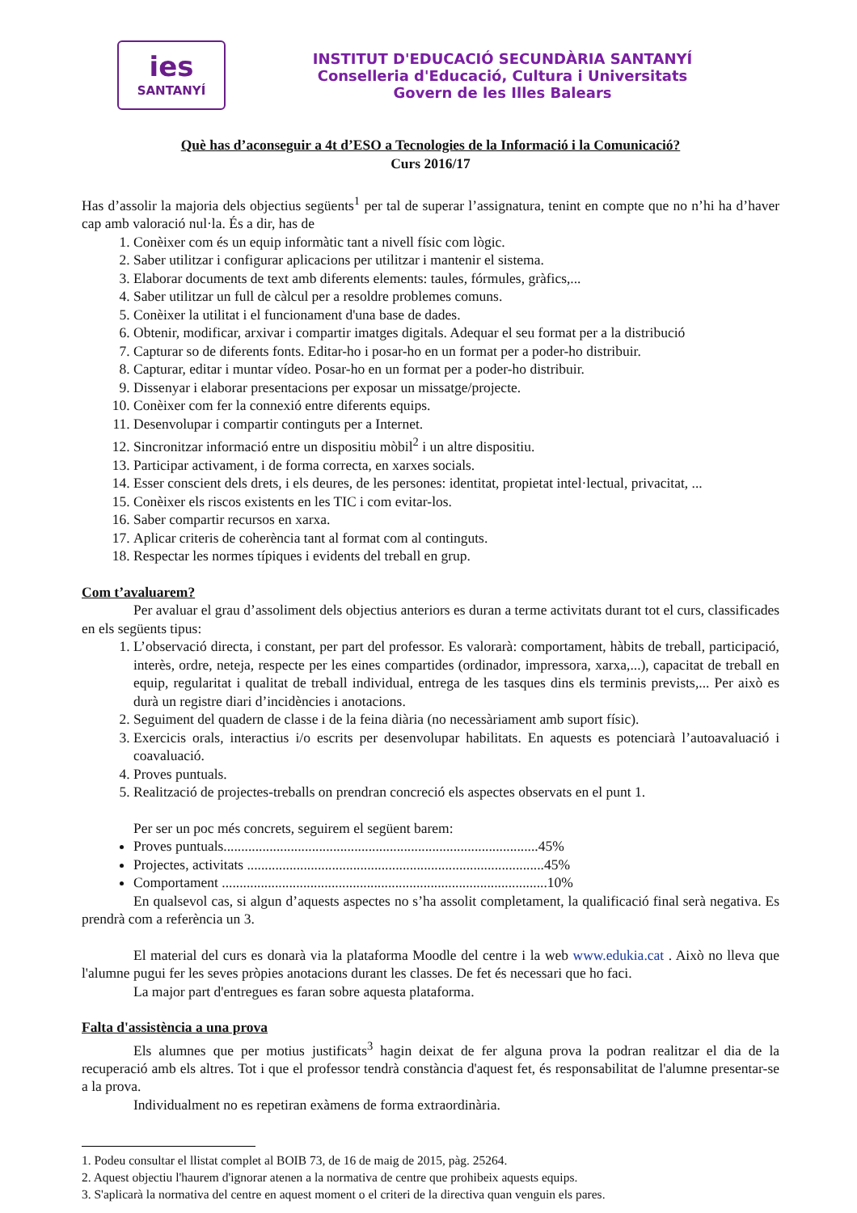ies
SANTANYÍ
INSTITUT D'EDUCACIÓ SECUNDÀRIA SANTANYÍ
Conselleria d'Educació, Cultura i Universitats
Govern de les Illes Balears
Què has d’aconseguir a 4t d’ESO a Tecnologies de la Informació i la Comunicació?
Curs 2016/17
Has d’assolir la majoria dels objectius següents<sup>1</sup> per tal de superar l’assignatura, tenint en compte que no n’hi ha d’haver cap amb valoració nul·la. És a dir, has de
1. Conèixer com és un equip informàtic tant a nivell físic com lògic.
2. Saber utilitzar i configurar aplicacions per utilitzar i mantenir el sistema.
3. Elaborar documents de text amb diferents elements: taules, fórmules, gràfics,...
4. Saber utilitzar un full de càlcul per a resoldre problemes comuns.
5. Conèixer la utilitat i el funcionament d'una base de dades.
6. Obtenir, modificar, arxivar i compartir imatges digitals. Adequar el seu format per a la distribució
7. Capturar so de diferents fonts. Editar-ho i posar-ho en un format per a poder-ho distribuir.
8. Capturar, editar i muntar vídeo. Posar-ho en un format per a poder-ho distribuir.
9. Dissenyar i elaborar presentacions per exposar un missatge/projecte.
10. Conèixer com fer la connexió entre diferents equips.
11. Desenvolupar i compartir continguts per a Internet.
12. Sincronitzar informació entre un dispositiu mòbil<sup>2</sup> i un altre dispositiu.
13. Participar activament, i de forma correcta, en xarxes socials.
14. Esser conscient dels drets, i els deures, de les persones: identitat, propietat intel·lectual, privacitat, ...
15. Conèixer els riscos existents en les TIC i com evitar-los.
16. Saber compartir recursos en xarxa.
17. Aplicar criteris de coherència tant al format com al continguts.
18. Respectar les normes típiques i evidents del treball en grup.
Com t’avaluarem?
Per avaluar el grau d’assoliment dels objectius anteriors es duran a terme activitats durant tot el curs, classificades en els següents tipus:
1. L’observació directa, i constant, per part del professor. Es valorarà: comportament, hàbits de treball, participació, interès, ordre, neteja, respecte per les eines compartides (ordinador, impressora, xarxa,...), capacitat de treball en equip, regularitat i qualitat de treball individual, entrega de les tasques dins els terminis prevists,... Per això es durà un registre diari d’incidències i anotacions.
2. Seguiment del quadern de classe i de la feina diària (no necessàriament amb suport físic).
3. Exercicis orals, interactius i/o escrits per desenvolupar habilitats. En aquests es potenciarà l’autoavaluació i coavaluació.
4. Proves puntuals.
5. Realització de projectes-treballs on prendran concreció els aspectes observats en el punt 1.
Per ser un poc més concrets, seguirem el següent barem:
Proves puntuals.........................................................................................45%
Projectes, activitats ....................................................................................45%
Comportament ............................................................................................10%
En qualsevol cas, si algun d’aquests aspectes no s’ha assolit completament, la qualificació final serà negativa. Es prendrà com a referència un 3.
El material del curs es donarà via la plataforma Moodle del centre i la web www.edukia.cat . Això no lleva que l'alumne pugui fer les seves pròpies anotacions durant les classes. De fet és necessari que ho faci.
La major part d'entregues es faran sobre aquesta plataforma.
Falta d'assistència a una prova
Els alumnes que per motius justificats<sup>3</sup> hagin deixat de fer alguna prova la podran realitzar el dia de la recuperació amb els altres. Tot i que el professor tendrà constància d'aquest fet, és responsabilitat de l'alumne presentar-se a la prova.
Individualment no es repetiran exàmens de forma extraordinària.
1. Podeu consultar el llistat complet al BOIB 73, de 16 de maig de 2015, pàg. 25264.
2. Aquest objectiu l'haurem d'ignorar atenen a la normativa de centre que prohibeix aquests equips.
3. S'aplicarà la normativa del centre en aquest moment o el criteri de la directiva quan venguin els pares.